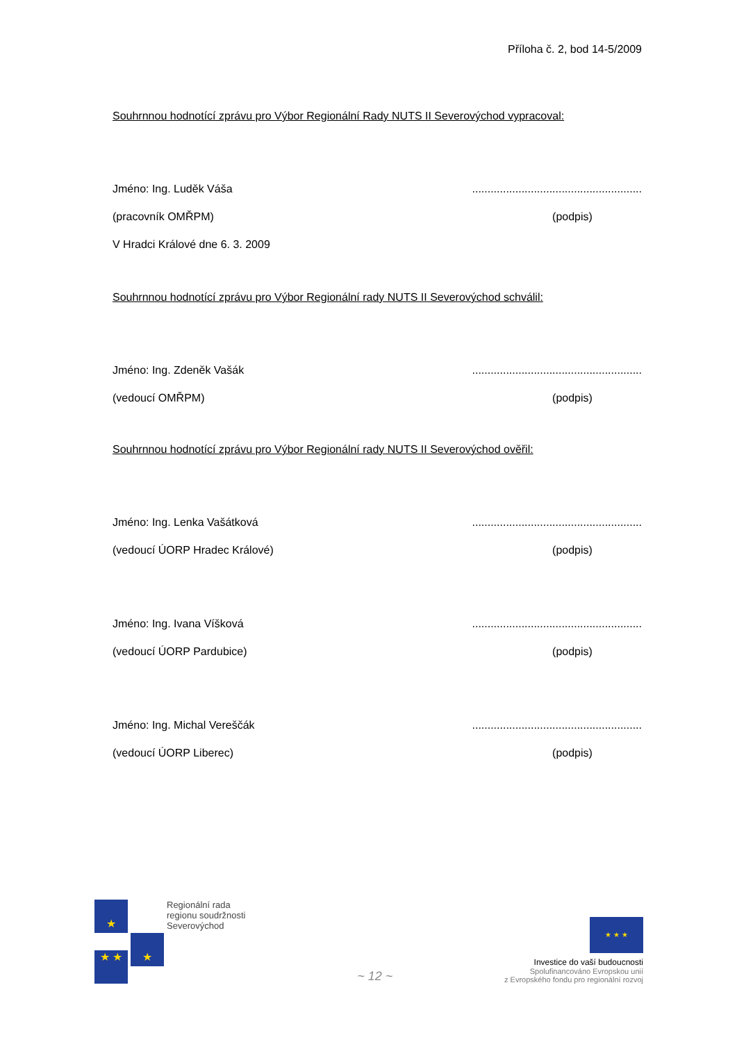Příloha č. 2, bod 14-5/2009
Souhrnnou hodnotící zprávu pro Výbor Regionální Rady NUTS II Severovýchod vypracoval:
Jméno: Ing. Luděk Váša.......................................................
(pracovník OMŘPM) (podpis)
V Hradci Králové dne 6. 3. 2009
Souhrnnou hodnotící zprávu pro Výbor Regionální rady NUTS II Severovýchod schválil:
Jméno: Ing. Zdeněk Vašák.......................................................
(vedoucí OMŘPM) (podpis)
Souhrnnou hodnotící zprávu pro Výbor Regionální rady NUTS II Severovýchod ověřil:
Jméno: Ing. Lenka Vašátková.......................................................
(vedoucí ÚORP Hradec Králové) (podpis)
Jméno: Ing. Ivana Víšková.......................................................
(vedoucí ÚORP Pardubice) (podpis)
Jméno: Ing. Michal Vereščák.......................................................
(vedoucí ÚORP Liberec) (podpis)
★
★ ★ ★
Regionální rada
regionu soudržnosti
Severovýchod
~ 12 ~
★ ★ ★
Investice do vaší budoucnosti
Spolufinancováno Evropskou unií
z Evropského fondu pro regionální rozvoj